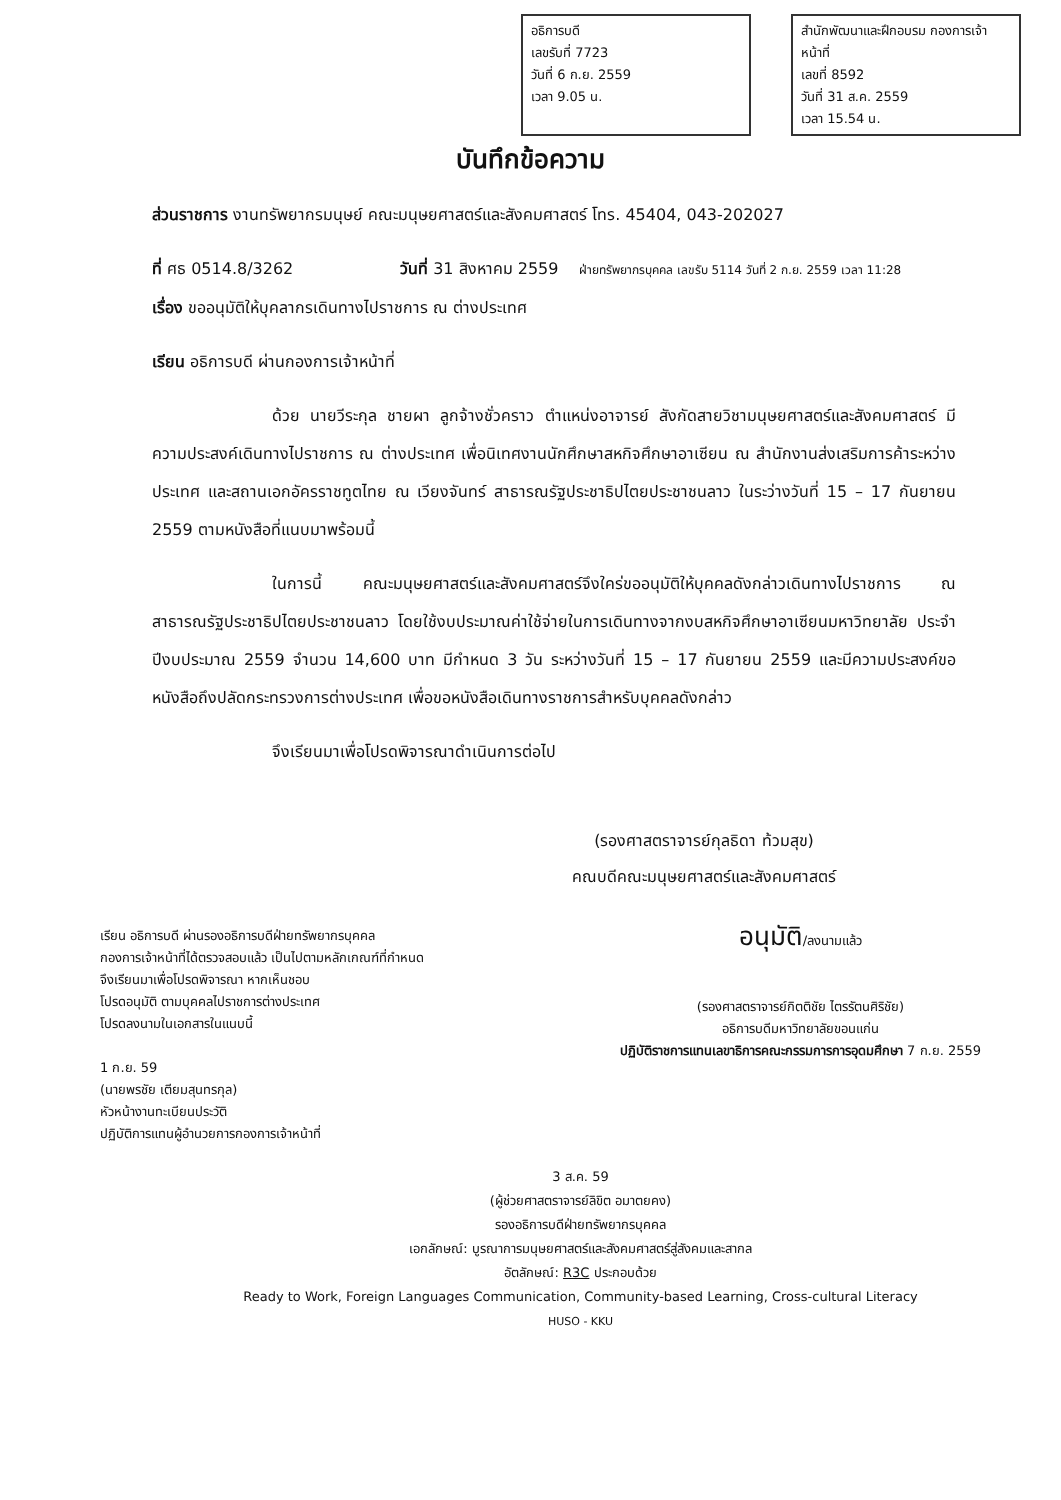อธิการบดี
เลขรับที่ 7723
วันที่ 6 ก.ย. 2559
เวลา 9.05 น.
สำนักพัฒนาและฝึกอบรม กองการเจ้าหน้าที่
เลขที่ 8592
วันที่ 31 ส.ค. 2559
เวลา 15.54 น.
บันทึกข้อความ
ส่วนราชการ งานทรัพยากรมนุษย์ คณะมนุษยศาสตร์และสังคมศาสตร์ โทร. 45404, 043-202027
ที่ ศธ 0514.8/3262 วันที่ 31 สิงหาคม 2559 ฝ่ายทรัพยากรบุคคล เลขรับ 5114 วันที่ 2 ก.ย. 2559 เวลา 11:28
เรื่อง ขออนุมัติให้บุคลากรเดินทางไปราชการ ณ ต่างประเทศ
เรียน อธิการบดี ผ่านกองการเจ้าหน้าที่
ด้วย นายวีระกุล ชายผา ลูกจ้างชั่วคราว ตำแหน่งอาจารย์ สังกัดสายวิชามนุษยศาสตร์และสังคมศาสตร์ มีความประสงค์เดินทางไปราชการ ณ ต่างประเทศ เพื่อนิเทศงานนักศึกษาสหกิจศึกษาอาเซียน ณ สำนักงานส่งเสริมการค้าระหว่างประเทศ และสถานเอกอัครราชทูตไทย ณ เวียงจันทร์ สาธารณรัฐประชาธิปไตยประชาชนลาว ในระว่างวันที่ 15 – 17 กันยายน 2559 ตามหนังสือที่แนบมาพร้อมนี้
ในการนี้ คณะมนุษยศาสตร์และสังคมศาสตร์จึงใคร่ขออนุมัติให้บุคคลดังกล่าวเดินทางไปราชการ ณ สาธารณรัฐประชาธิปไตยประชาชนลาว โดยใช้งบประมาณค่าใช้จ่ายในการเดินทางจากงบสหกิจศึกษาอาเซียนมหาวิทยาลัย ประจำปีงบประมาณ 2559 จำนวน 14,600 บาท มีกำหนด 3 วัน ระหว่างวันที่ 15 – 17 กันยายน 2559 และมีความประสงค์ขอหนังสือถึงปลัดกระทรวงการต่างประเทศ เพื่อขอหนังสือเดินทางราชการสำหรับบุคคลดังกล่าว
จึงเรียนมาเพื่อโปรดพิจารณาดำเนินการต่อไป
(รองศาสตราจารย์กุลธิดา ท้วมสุข)
คณบดีคณะมนุษยศาสตร์และสังคมศาสตร์
เรียน อธิการบดี ผ่านรองอธิการบดีฝ่ายทรัพยากรบุคคล
กองการเจ้าหน้าที่ได้ตรวจสอบแล้ว เป็นไปตามหลักเกณฑ์ที่กำหนด
จึงเรียนมาเพื่อโปรดพิจารณา หากเห็นชอบ
โปรดอนุมัติ ตามบุคคลไปราชการต่างประเทศ
โปรดลงนามในเอกสารในแนบนี้
1 ก.ย. 59
(นายพรชัย เตียมสุนทรกุล)
หัวหน้างานทะเบียนประวัติ
ปฏิบัติการแทนผู้อำนวยการกองการเจ้าหน้าที่
อนุมัติ/ลงนามแล้ว
(รองศาสตราจารย์กิตติชัย ไตรรัตนศิริชัย)
อธิการบดีมหาวิทยาลัยขอนแก่น
ปฏิบัติราชการแทนเลขาธิการคณะกรรมการการอุดมศึกษา 7 ก.ย. 2559
3 ส.ค. 59
(ผู้ช่วยศาสตราจารย์ลิขิต อมาตยคง)
รองอธิการบดีฝ่ายทรัพยากรบุคคล
เอกลักษณ์: บูรณาการมนุษยศาสตร์และสังคมศาสตร์สู่สังคมและสากล
อัตลักษณ์: R3C ประกอบด้วย
Ready to Work, Foreign Languages Communication, Community-based Learning, Cross-cultural Literacy
HUSO - KKU